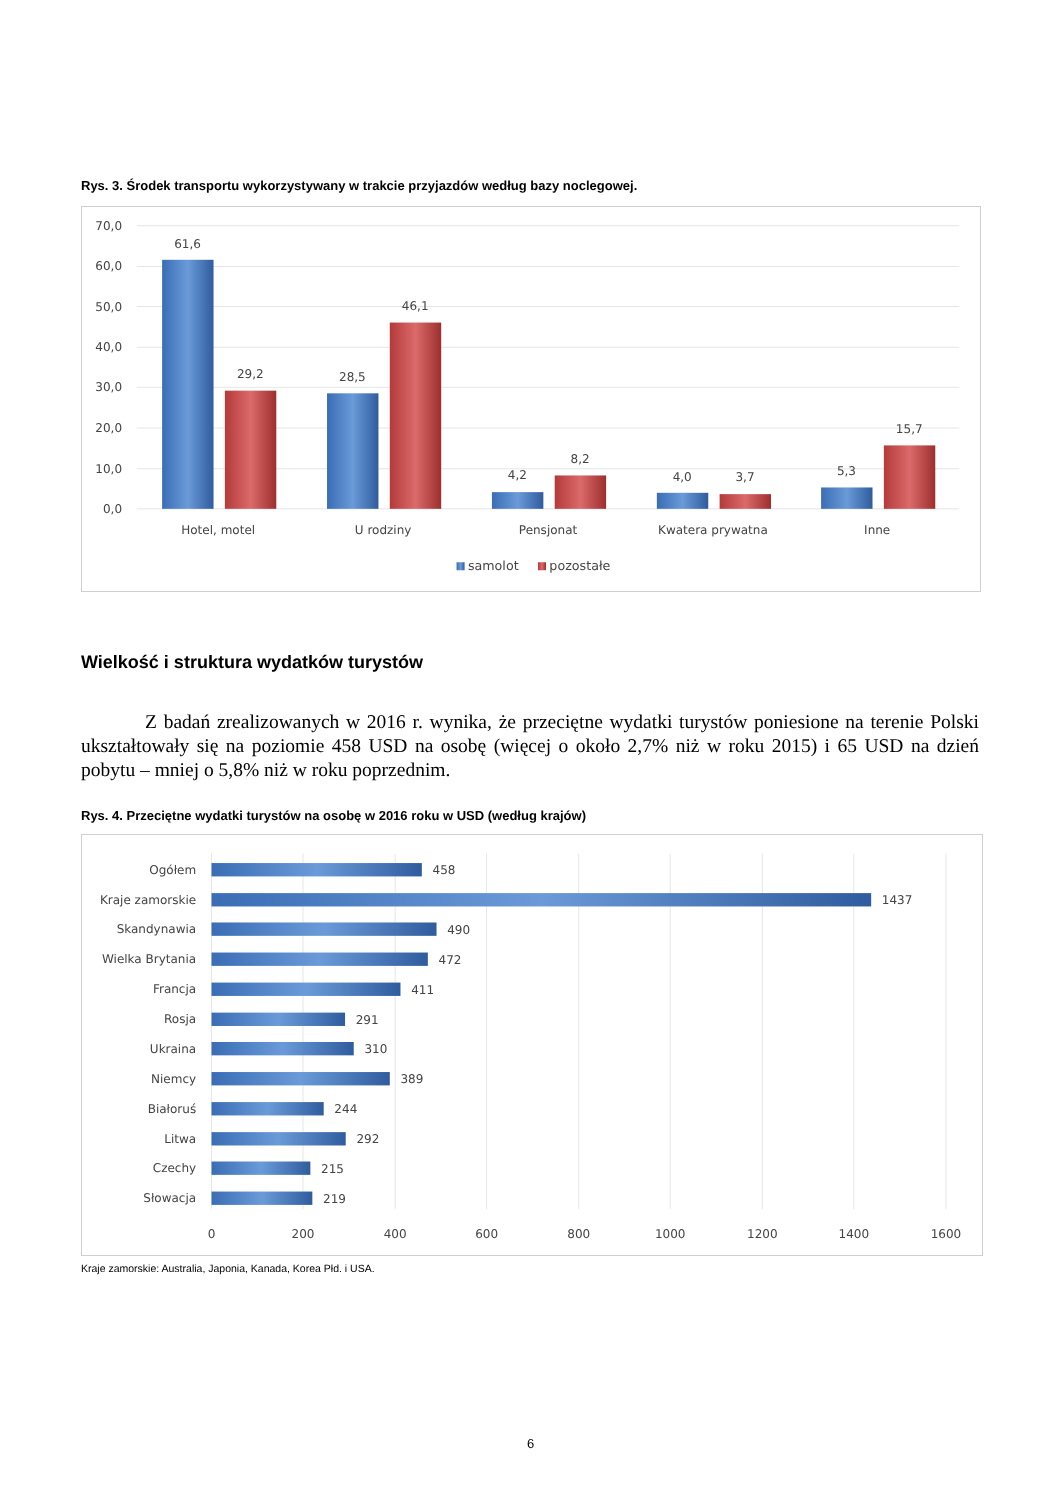Rys. 3. Środek transportu wykorzystywany w trakcie przyjazdów według bazy noclegowej.
70,0
60,0
50,0
40,0
30,0
20,0
10,0
0,0
61,6
29,2
28,5
46,1
4,2
8,2
4,0
3,7
5,3
15,7
Hotel, motel
U rodziny
Pensjonat
Kwatera prywatna
Inne
samolot
pozostałe
Wielkość i struktura wydatków turystów
Z badań zrealizowanych w 2016 r. wynika, że przeciętne wydatki turystów poniesione na terenie Polski ukształtowały się na poziomie 458 USD na osobę (więcej o około 2,7% niż w roku 2015) i 65 USD na dzień pobytu – mniej o 5,8% niż w roku poprzednim.
Rys. 4. Przeciętne wydatki turystów na osobę w 2016 roku w USD (według krajów)
Ogółem
Kraje zamorskie
Skandynawia
Wielka Brytania
Francja
Rosja
Ukraina
Niemcy
Białoruś
Litwa
Czechy
Słowacja
458
1437
490
472
411
291
310
389
244
292
215
219
0
200
400
600
800
1000
1200
1400
1600
Kraje zamorskie: Australia, Japonia, Kanada, Korea Płd. i USA.
6